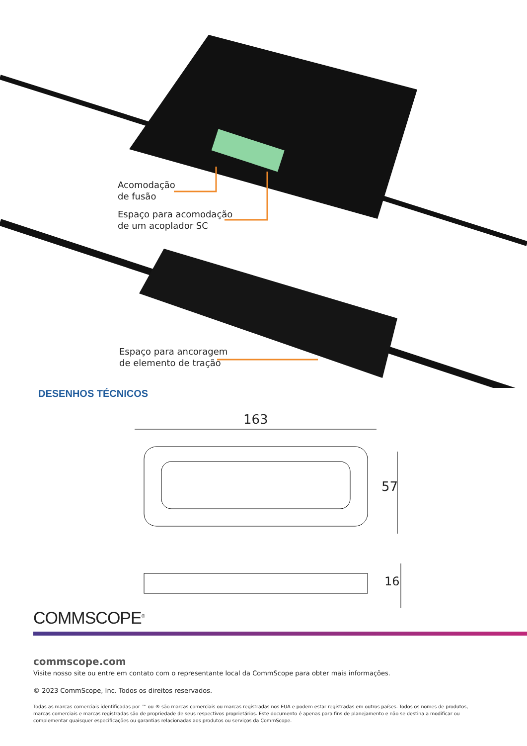Acomodação
de fusão
Espaço para acomodação
de um acoplador SC
Espaço para ancoragem
de elemento de tração
DESENHOS TÉCNICOS
163
57
16
COMMSCOPE<sup>®</sup>
commscope.com
Visite nosso site ou entre em contato com o representante local da CommScope para obter mais informações.
© 2023 CommScope, Inc. Todos os direitos reservados.
Todas as marcas comerciais identificadas por ™ ou ® são marcas comerciais ou marcas registradas nos EUA e podem estar registradas em outros países. Todos os nomes de produtos, marcas comerciais e marcas registradas são de propriedade de seus respectivos proprietários. Este documento é apenas para fins de planejamento e não se destina a modificar ou complementar quaisquer especificações ou garantias relacionadas aos produtos ou serviços da CommScope.